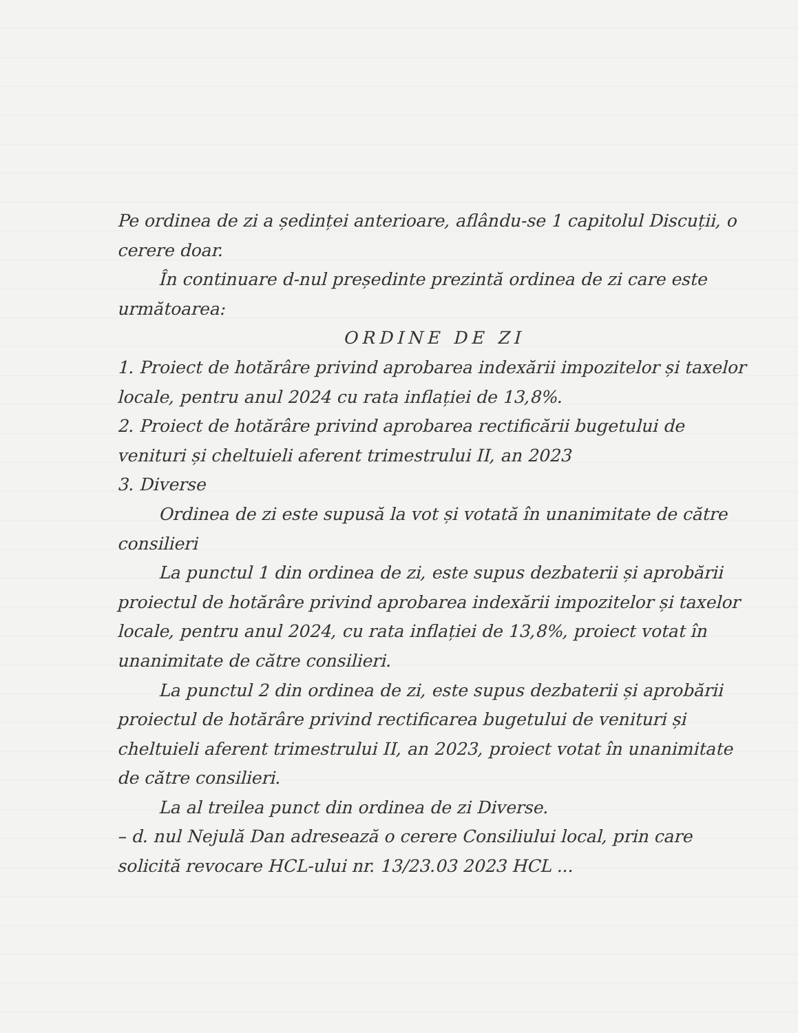Pe ordinea de zi a ședinței anterioare, aflându-se 1 capitolul Discuții, o cerere doar.
În continuare d-nul președinte prezintă ordinea de zi care este următoarea:
ORDINE DE ZI
1. Proiect de hotărâre privind aprobarea indexării impozitelor și taxelor locale, pentru anul 2024 cu rata inflației de 13,8%.
2. Proiect de hotărâre privind aprobarea rectificării bugetului de venituri și cheltuieli aferent trimestrului II, an 2023
3. Diverse
Ordinea de zi este supusă la vot și votată în unanimitate de către consilieri
La punctul 1 din ordinea de zi, este supus dezbaterii și aprobării proiectul de hotărâre privind aprobarea indexării impozitelor și taxelor locale, pentru anul 2024, cu rata inflației de 13,8%, proiect votat în unanimitate de către consilieri.
La punctul 2 din ordinea de zi, este supus dezbaterii și aprobării proiectul de hotărâre privind rectificarea bugetului de venituri și cheltuieli aferent trimestrului II, an 2023, proiect votat în unanimitate de către consilieri.
La al treilea punct din ordinea de zi Diverse.
– d. nul Nejulă Dan adresează o cerere Consiliului local, prin care solicită revocare HCL-ului nr. 13/23.03 2023 HCL ...